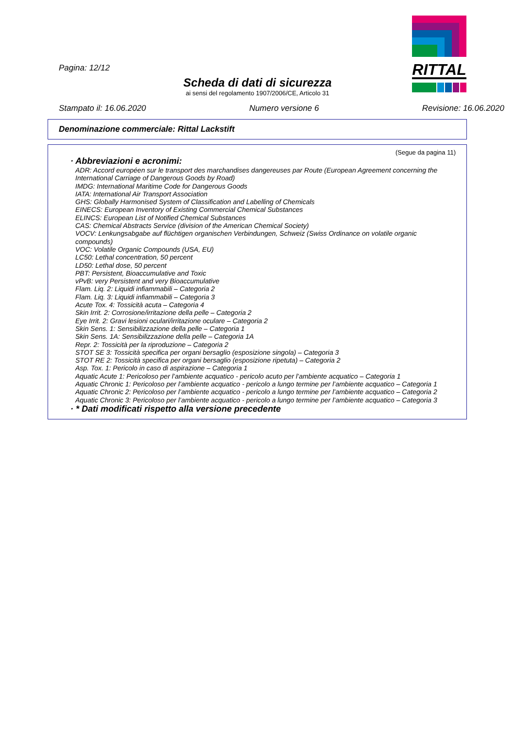RITTAL
Pagina: 12/12
Scheda di dati di sicurezza
ai sensi del regolamento 1907/2006/CE, Articolo 31
Stampato il: 16.06.2020 Numero versione 6 Revisione: 16.06.2020
Denominazione commerciale: Rittal Lackstift
(Segue da pagina 11)
· Abbreviazioni e acronimi:
ADR: Accord européen sur le transport des marchandises dangereuses par Route (European Agreement concerning the International Carriage of Dangerous Goods by Road)
IMDG: International Maritime Code for Dangerous Goods
IATA: International Air Transport Association
GHS: Globally Harmonised System of Classification and Labelling of Chemicals
EINECS: European Inventory of Existing Commercial Chemical Substances
ELINCS: European List of Notified Chemical Substances
CAS: Chemical Abstracts Service (division of the American Chemical Society)
VOCV: Lenkungsabgabe auf flüchtigen organischen Verbindungen, Schweiz (Swiss Ordinance on volatile organic compounds)
VOC: Volatile Organic Compounds (USA, EU)
LC50: Lethal concentration, 50 percent
LD50: Lethal dose, 50 percent
PBT: Persistent, Bioaccumulative and Toxic
vPvB: very Persistent and very Bioaccumulative
Flam. Liq. 2: Liquidi infiammabili – Categoria 2
Flam. Liq. 3: Liquidi infiammabili – Categoria 3
Acute Tox. 4: Tossicità acuta – Categoria 4
Skin Irrit. 2: Corrosione/irritazione della pelle – Categoria 2
Eye Irrit. 2: Gravi lesioni oculari/irritazione oculare – Categoria 2
Skin Sens. 1: Sensibilizzazione della pelle – Categoria 1
Skin Sens. 1A: Sensibilizzazione della pelle – Categoria 1A
Repr. 2: Tossicità per la riproduzione – Categoria 2
STOT SE 3: Tossicità specifica per organi bersaglio (esposizione singola) – Categoria 3
STOT RE 2: Tossicità specifica per organi bersaglio (esposizione ripetuta) – Categoria 2
Asp. Tox. 1: Pericolo in caso di aspirazione – Categoria 1
Aquatic Acute 1: Pericoloso per l’ambiente acquatico - pericolo acuto per l’ambiente acquatico – Categoria 1
Aquatic Chronic 1: Pericoloso per l’ambiente acquatico - pericolo a lungo termine per l’ambiente acquatico – Categoria 1
Aquatic Chronic 2: Pericoloso per l’ambiente acquatico - pericolo a lungo termine per l’ambiente acquatico – Categoria 2
Aquatic Chronic 3: Pericoloso per l’ambiente acquatico - pericolo a lungo termine per l’ambiente acquatico – Categoria 3
· * Dati modificati rispetto alla versione precedente